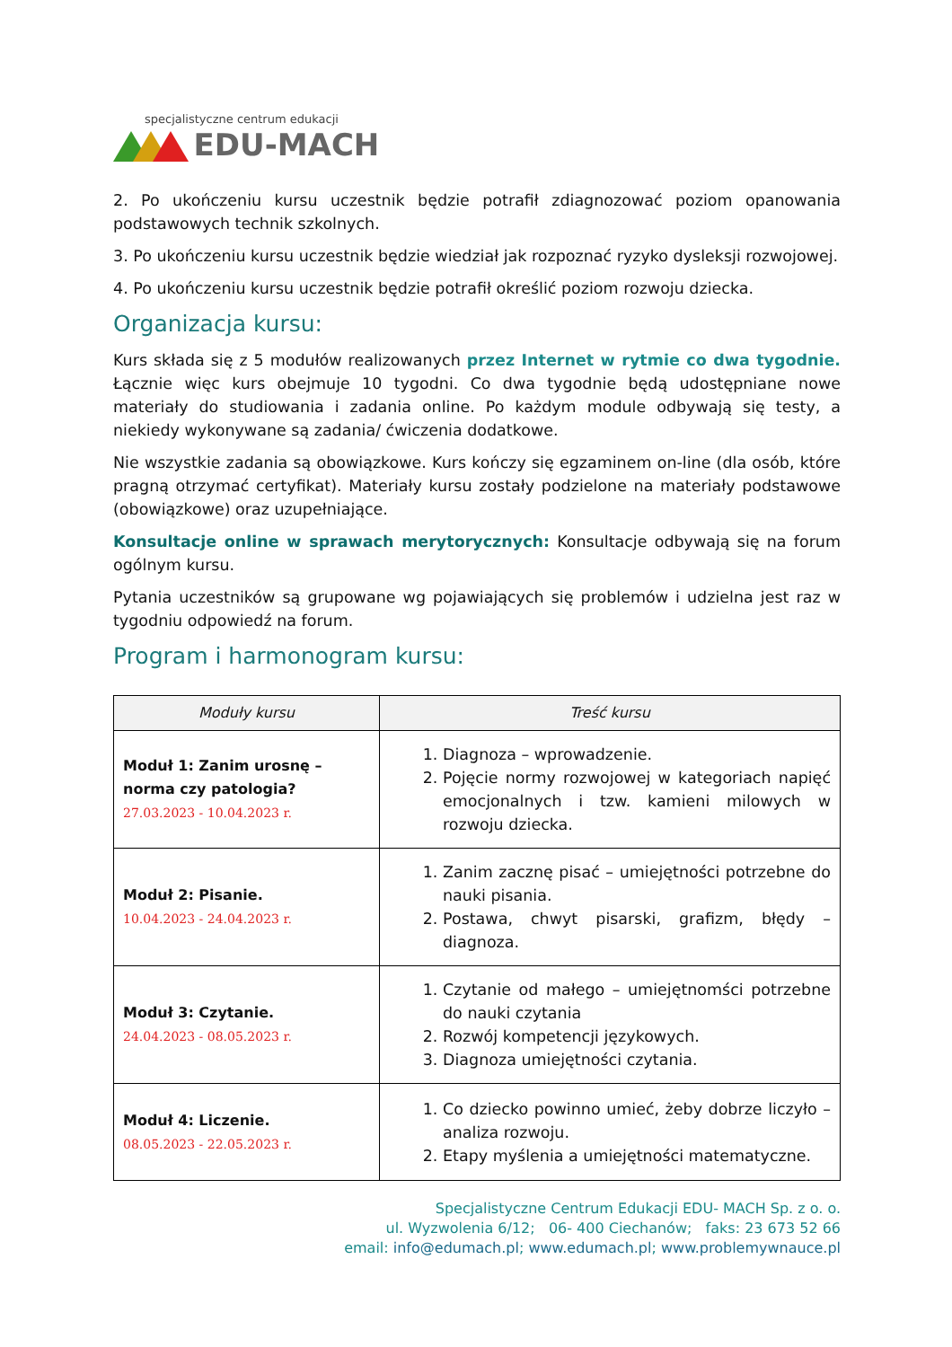specjalistyczne centrum edukacji
EDU-MACH
2. Po ukończeniu kursu uczestnik będzie potrafił zdiagnozować poziom opanowania podstawowych technik szkolnych.
3. Po ukończeniu kursu uczestnik będzie wiedział jak rozpoznać ryzyko dysleksji rozwojowej.
4. Po ukończeniu kursu uczestnik będzie potrafił określić poziom rozwoju dziecka.
Organizacja kursu:
Kurs składa się z 5 modułów realizowanych przez Internet w rytmie co dwa tygodnie. Łącznie więc kurs obejmuje 10 tygodni. Co dwa tygodnie będą udostępniane nowe materiały do studiowania i zadania online. Po każdym module odbywają się testy, a niekiedy wykonywane są zadania/ ćwiczenia dodatkowe.
Nie wszystkie zadania są obowiązkowe. Kurs kończy się egzaminem on-line (dla osób, które pragną otrzymać certyfikat). Materiały kursu zostały podzielone na materiały podstawowe (obowiązkowe) oraz uzupełniające.
Konsultacje online w sprawach merytorycznych: Konsultacje odbywają się na forum ogólnym kursu.
Pytania uczestników są grupowane wg pojawiających się problemów i udzielna jest raz w tygodniu odpowiedź na forum.
Program i harmonogram kursu:
| Moduły kursu | Treść kursu |
| --- | --- |
| Moduł 1: Zanim urosnę – norma czy patologia? 27.03.2023 - 10.04.2023 r. | 1. Diagnoza – wprowadzenie. 2. Pojęcie normy rozwojowej w kategoriach napięć emocjonalnych i tzw. kamieni milowych w rozwoju dziecka. |
| Moduł 2: Pisanie. 10.04.2023 - 24.04.2023 r. | 1. Zanim zacznę pisać – umiejętności potrzebne do nauki pisania. 2. Postawa, chwyt pisarski, grafizm, błędy – diagnoza. |
| Moduł 3: Czytanie. 24.04.2023 - 08.05.2023 r. | 1. Czytanie od małego – umiejętnomści potrzebne do nauki czytania 2. Rozwój kompetencji językowych. 3. Diagnoza umiejętności czytania. |
| Moduł 4: Liczenie. 08.05.2023 - 22.05.2023 r. | 1. Co dziecko powinno umieć, żeby dobrze liczyło – analiza rozwoju. 2. Etapy myślenia a umiejętności matematyczne. |
Specjalistyczne Centrum Edukacji EDU- MACH Sp. z o. o.
ul. Wyzwolenia 6/12; 06- 400 Ciechanów; faks: 23 673 52 66
email: info@edumach.pl; www.edumach.pl; www.problemywnauce.pl